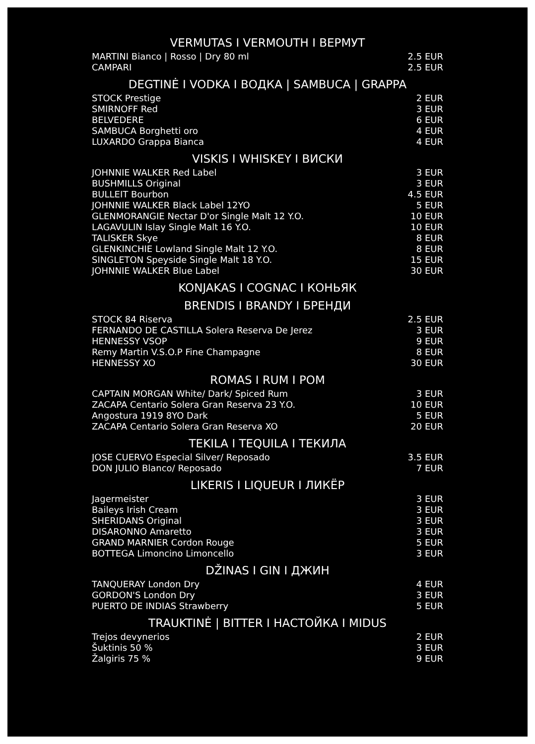VERMUTAS I VERMOUTH I ВЕРМУТ
| MARTINI Bianco / Rosso / Dry 80 ml | 2.5 EUR |
| CAMPARI | 2.5 EUR |
DEGTINĖ I VODKA I ВОДКА | SAMBUCA | GRAPPA
| STOCK Prestige | 2 EUR |
| SMIRNOFF Red | 3 EUR |
| BELVEDERE | 6 EUR |
| SAMBUCA Borghetti oro | 4 EUR |
| LUXARDO Grappa Bianca | 4 EUR |
VISKIS I WHISKEY I ВИСКИ
| JOHNNIE WALKER Red Label | 3 EUR |
| BUSHMILLS Original | 3 EUR |
| BULLEIT Bourbon | 4.5 EUR |
| JOHNNIE WALKER Black Label 12YO | 5 EUR |
| GLENMORANGIE Nectar D'or Single Malt 12 Y.O. | 10 EUR |
| LAGAVULIN Islay Single Malt 16 Y.O. | 10 EUR |
| TALISKER Skye | 8 EUR |
| GLENKINCHIE Lowland Single Malt 12 Y.O. | 8 EUR |
| SINGLETON Speyside Single Malt 18 Y.O. | 15 EUR |
| JOHNNIE WALKER Blue Label | 30 EUR |
KONJAKAS I COGNAC I КОНЬЯК
BRENDIS I BRANDY I БРЕНДИ
| STOCK 84 Riserva | 2.5 EUR |
| FERNANDO DE CASTILLA Solera Reserva De Jerez | 3 EUR |
| HENNESSY VSOP | 9 EUR |
| Remy Martin V.S.O.P Fine Champagne | 8 EUR |
| HENNESSY XO | 30 EUR |
ROMAS I RUM I РОМ
| CAPTAIN MORGAN White/ Dark/ Spiced Rum | 3 EUR |
| ZACAPA Centario Solera Gran Reserva 23 Y.O. | 10 EUR |
| Angostura 1919 8YO Dark | 5 EUR |
| ZACAPA Centario Solera Gran Reserva XO | 20 EUR |
TEKILA I TEQUILA I ТЕКИЛА
| JOSE CUERVO Especial Silver/ Reposado | 3.5 EUR |
| DON JULIO Blanco/ Reposado | 7 EUR |
LIKERIS I LIQUEUR I ЛИКЁР
| Jagermeister | 3 EUR |
| Baileys Irish Cream | 3 EUR |
| SHERIDANS Original | 3 EUR |
| DISARONNO Amaretto | 3 EUR |
| GRAND MARNIER Cordon Rouge | 5 EUR |
| BOTTEGA Limoncino Limoncello | 3 EUR |
DŽINAS I GIN I ДЖИН
| TANQUERAY London Dry | 4 EUR |
| GORDON'S London Dry | 3 EUR |
| PUERTO DE INDIAS Strawberry | 5 EUR |
TRAUKTINĖ | BITTER I НАСТОЙКА I MIDUS
| Trejos devynerios | 2 EUR |
| Šuktinis 50 % | 3 EUR |
| Žalgiris 75 % | 9 EUR |